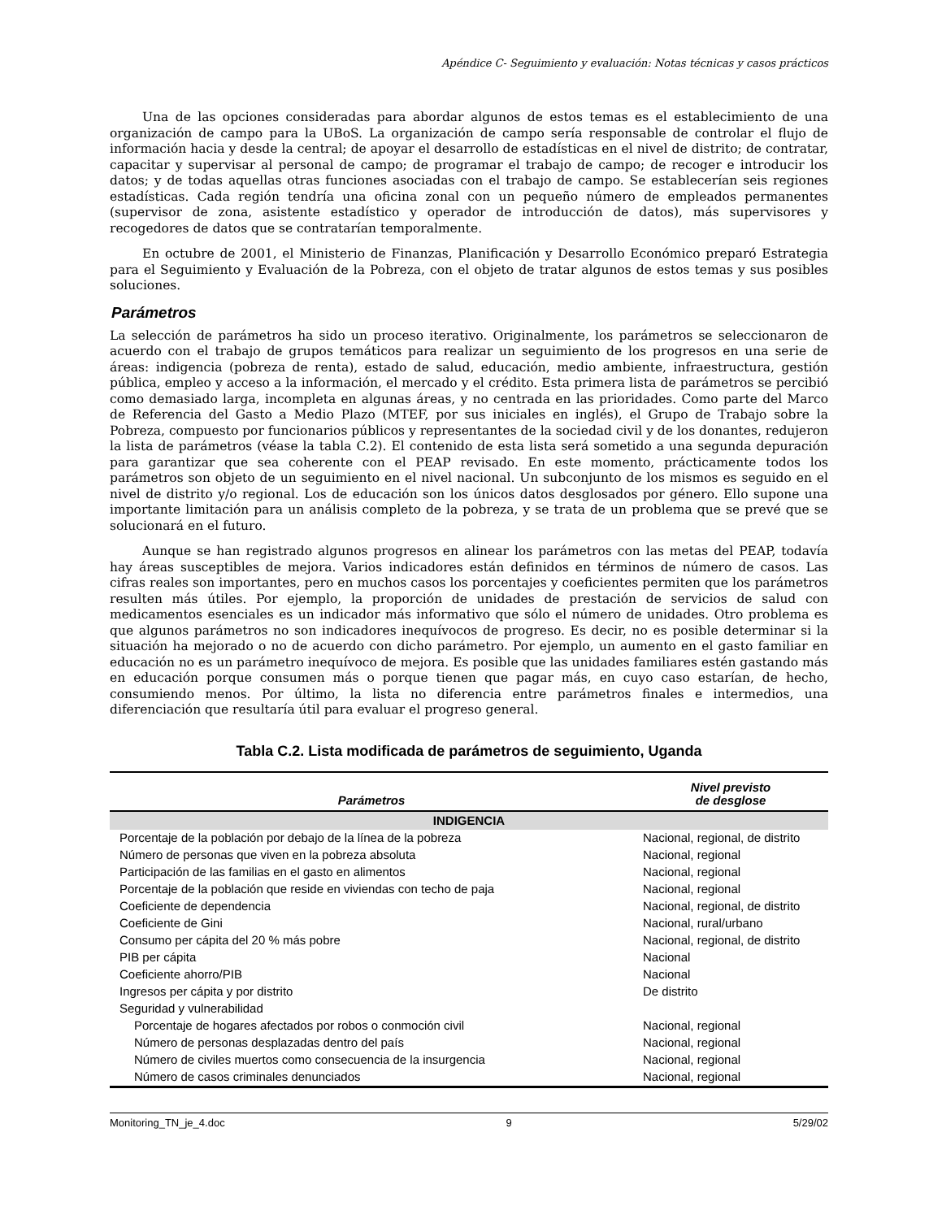Apéndice C- Seguimiento y evaluación: Notas técnicas y casos prácticos
Una de las opciones consideradas para abordar algunos de estos temas es el establecimiento de una organización de campo para la UBoS. La organización de campo sería responsable de controlar el flujo de información hacia y desde la central; de apoyar el desarrollo de estadísticas en el nivel de distrito; de contratar, capacitar y supervisar al personal de campo; de programar el trabajo de campo; de recoger e introducir los datos; y de todas aquellas otras funciones asociadas con el trabajo de campo. Se establecerían seis regiones estadísticas. Cada región tendría una oficina zonal con un pequeño número de empleados permanentes (supervisor de zona, asistente estadístico y operador de introducción de datos), más supervisores y recogedores de datos que se contratarían temporalmente.
En octubre de 2001, el Ministerio de Finanzas, Planificación y Desarrollo Económico preparó Estrategia para el Seguimiento y Evaluación de la Pobreza, con el objeto de tratar algunos de estos temas y sus posibles soluciones.
Parámetros
La selección de parámetros ha sido un proceso iterativo. Originalmente, los parámetros se seleccionaron de acuerdo con el trabajo de grupos temáticos para realizar un seguimiento de los progresos en una serie de áreas: indigencia (pobreza de renta), estado de salud, educación, medio ambiente, infraestructura, gestión pública, empleo y acceso a la información, el mercado y el crédito. Esta primera lista de parámetros se percibió como demasiado larga, incompleta en algunas áreas, y no centrada en las prioridades. Como parte del Marco de Referencia del Gasto a Medio Plazo (MTEF, por sus iniciales en inglés), el Grupo de Trabajo sobre la Pobreza, compuesto por funcionarios públicos y representantes de la sociedad civil y de los donantes, redujeron la lista de parámetros (véase la tabla C.2). El contenido de esta lista será sometido a una segunda depuración para garantizar que sea coherente con el PEAP revisado. En este momento, prácticamente todos los parámetros son objeto de un seguimiento en el nivel nacional. Un subconjunto de los mismos es seguido en el nivel de distrito y/o regional. Los de educación son los únicos datos desglosados por género. Ello supone una importante limitación para un análisis completo de la pobreza, y se trata de un problema que se prevé que se solucionará en el futuro.
Aunque se han registrado algunos progresos en alinear los parámetros con las metas del PEAP, todavía hay áreas susceptibles de mejora. Varios indicadores están definidos en términos de número de casos. Las cifras reales son importantes, pero en muchos casos los porcentajes y coeficientes permiten que los parámetros resulten más útiles. Por ejemplo, la proporción de unidades de prestación de servicios de salud con medicamentos esenciales es un indicador más informativo que sólo el número de unidades. Otro problema es que algunos parámetros no son indicadores inequívocos de progreso. Es decir, no es posible determinar si la situación ha mejorado o no de acuerdo con dicho parámetro. Por ejemplo, un aumento en el gasto familiar en educación no es un parámetro inequívoco de mejora. Es posible que las unidades familiares estén gastando más en educación porque consumen más o porque tienen que pagar más, en cuyo caso estarían, de hecho, consumiendo menos. Por último, la lista no diferencia entre parámetros finales e intermedios, una diferenciación que resultaría útil para evaluar el progreso general.
Tabla C.2. Lista modificada de parámetros de seguimiento, Uganda
| Parámetros | Nivel previsto de desglose |
| --- | --- |
| INDIGENCIA | |
| Porcentaje de la población por debajo de la línea de la pobreza | Nacional, regional, de distrito |
| Número de personas que viven en la pobreza absoluta | Nacional, regional |
| Participación de las familias en el gasto en alimentos | Nacional, regional |
| Porcentaje de la población que reside en viviendas con techo de paja | Nacional, regional |
| Coeficiente de dependencia | Nacional, regional, de distrito |
| Coeficiente de Gini | Nacional, rural/urbano |
| Consumo per cápita del 20 % más pobre | Nacional, regional, de distrito |
| PIB per cápita | Nacional |
| Coeficiente ahorro/PIB | Nacional |
| Ingresos per cápita y por distrito | De distrito |
| Seguridad y vulnerabilidad | |
| Porcentaje de hogares afectados por robos o conmoción civil | Nacional, regional |
| Número de personas desplazadas dentro del país | Nacional, regional |
| Número de civiles muertos como consecuencia de la insurgencia | Nacional, regional |
| Número de casos criminales denunciados | Nacional, regional |
Monitoring_TN_je_4.doc 9 5/29/02